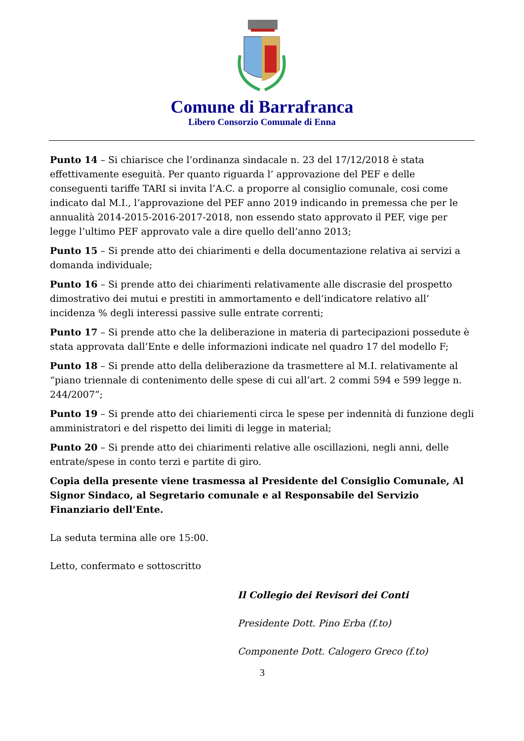Comune di Barrafranca
Libero Consorzio Comunale di Enna
Punto 14 – Si chiarisce che l’ordinanza sindacale n. 23 del 17/12/2018 è stata effettivamente eseguità. Per quanto riguarda l’ approvazione del PEF e delle conseguenti tariffe TARI si invita l’A.C. a proporre al consiglio comunale, cosi come indicato dal M.I., l’approvazione del PEF anno 2019 indicando in premessa che per le annualità 2014-2015-2016-2017-2018, non essendo stato approvato il PEF, vige per legge l’ultimo PEF approvato vale a dire quello dell’anno 2013;
Punto 15 – Si prende atto dei chiarimenti e della documentazione relativa ai servizi a domanda individuale;
Punto 16 – Si prende atto dei chiarimenti relativamente alle discrasie del prospetto dimostrativo dei mutui e prestiti in ammortamento e dell’indicatore relativo all’ incidenza % degli interessi passive sulle entrate correnti;
Punto 17 – Si prende atto che la deliberazione in materia di partecipazioni possedute è stata approvata dall’Ente e delle informazioni indicate nel quadro 17 del modello F;
Punto 18 – Si prende atto della deliberazione da trasmettere al M.I. relativamente al “piano triennale di contenimento delle spese di cui all’art. 2 commi 594 e 599 legge n. 244/2007”;
Punto 19 – Si prende atto dei chiariementi circa le spese per indennità di funzione degli amministratori e del rispetto dei limiti di legge in material;
Punto 20 – Si prende atto dei chiarimenti relative alle oscillazioni, negli anni, delle entrate/spese in conto terzi e partite di giro.
Copia della presente viene trasmessa al Presidente del Consiglio Comunale, Al Signor Sindaco, al Segretario comunale e al Responsabile del Servizio Finanziario dell’Ente.
La seduta termina alle ore 15:00.
Letto, confermato e sottoscritto
Il Collegio dei Revisori dei Conti
Presidente Dott. Pino Erba (f.to)
Componente Dott. Calogero Greco (f.to)
3